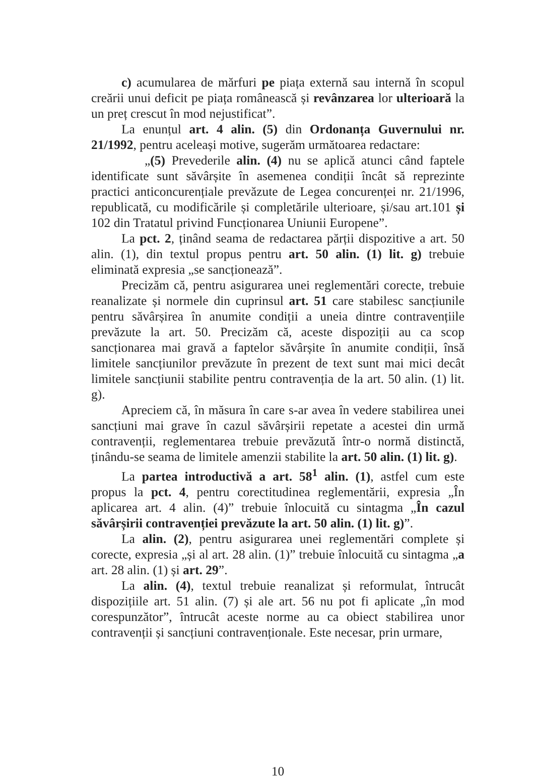c) acumularea de mărfuri pe piața externă sau internă în scopul creării unui deficit pe piața românească și revânzarea lor ulterioară la un preț crescut în mod nejustificat”.
La enunțul art. 4 alin. (5) din Ordonanța Guvernului nr. 21/1992, pentru aceleași motive, sugerăm următoarea redactare:
„(5) Prevederile alin. (4) nu se aplică atunci când faptele identificate sunt săvârșite în asemenea condiții încât să reprezinte practici anticoncurențiale prevăzute de Legea concurenței nr. 21/1996, republicată, cu modificările și completările ulterioare, și/sau art.101 și 102 din Tratatul privind Funcționarea Uniunii Europene”.
La pct. 2, ținând seama de redactarea părții dispozitive a art. 50 alin. (1), din textul propus pentru art. 50 alin. (1) lit. g) trebuie eliminată expresia „se sancționează”.
Precizăm că, pentru asigurarea unei reglementări corecte, trebuie reanalizate și normele din cuprinsul art. 51 care stabilesc sancțiunile pentru săvârșirea în anumite condiții a uneia dintre contravențiile prevăzute la art. 50. Precizăm că, aceste dispoziții au ca scop sancționarea mai gravă a faptelor săvârșite în anumite condiții, însă limitele sancțiunilor prevăzute în prezent de text sunt mai mici decât limitele sancțiunii stabilite pentru contravenția de la art. 50 alin. (1) lit. g).
Apreciem că, în măsura în care s-ar avea în vedere stabilirea unei sancțiuni mai grave în cazul săvârșirii repetate a acestei din urmă contravenții, reglementarea trebuie prevăzută într-o normă distinctă, ținându-se seama de limitele amenzii stabilite la art. 50 alin. (1) lit. g).
La partea introductivă a art. 58<sup>1</sup> alin. (1), astfel cum este propus la pct. 4, pentru corectitudinea reglementării, expresia „În aplicarea art. 4 alin. (4)” trebuie înlocuită cu sintagma „În cazul săvârșirii contravenției prevăzute la art. 50 alin. (1) lit. g)”.
La alin. (2), pentru asigurarea unei reglementări complete și corecte, expresia „și al art. 28 alin. (1)” trebuie înlocuită cu sintagma „a art. 28 alin. (1) și art. 29”.
La alin. (4), textul trebuie reanalizat și reformulat, întrucât dispozițiile art. 51 alin. (7) și ale art. 56 nu pot fi aplicate „în mod corespunzător”, întrucât aceste norme au ca obiect stabilirea unor contravenții și sancțiuni contravenționale. Este necesar, prin urmare,
10